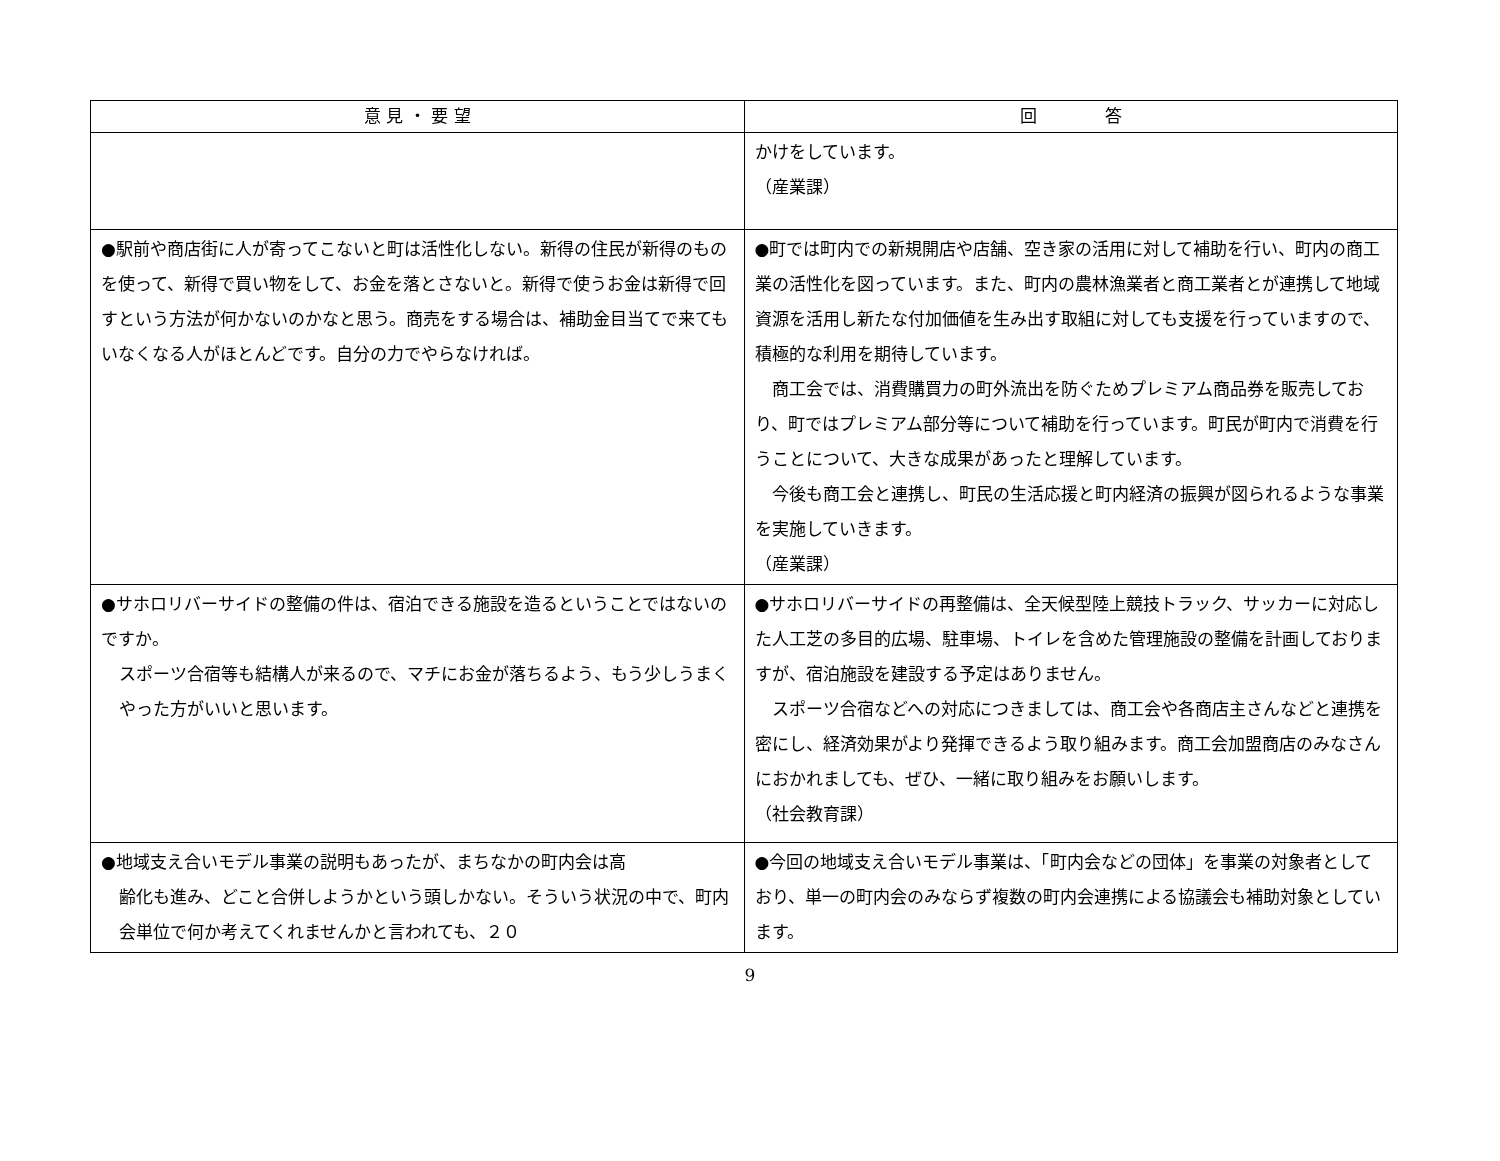| 意 見 ・ 要 望 | 回 答 |
| --- | --- |
| | かけをしています。 （産業課） |
| ●駅前や商店街に人が寄ってこないと町は活性化しない。新得の住民が新得のものを使って、新得で買い物をして、お金を落とさないと。新得で使うお金は新得で回すという方法が何かないのかなと思う。商売をする場合は、補助金目当てで来てもいなくなる人がほとんどです。自分の力でやらなければ。 | ●町では町内での新規開店や店舗、空き家の活用に対して補助を行い、町内の商工業の活性化を図っています。また、町内の農林漁業者と商工業者とが連携して地域資源を活用し新たな付加価値を生み出す取組に対しても支援を行っていますので、積極的な利用を期待しています。 商工会では、消費購買力の町外流出を防ぐためプレミアム商品券を販売しており、町ではプレミアム部分等について補助を行っています。町民が町内で消費を行うことについて、大きな成果があったと理解しています。 今後も商工会と連携し、町民の生活応援と町内経済の振興が図られるような事業を実施していきます。 （産業課） |
| ●サホロリバーサイドの整備の件は、宿泊できる施設を造るということではないのですか。 スポーツ合宿等も結構人が来るので、マチにお金が落ちるよう、もう少しうまくやった方がいいと思います。 | ●サホロリバーサイドの再整備は、全天候型陸上競技トラック、サッカーに対応した人工芝の多目的広場、駐車場、トイレを含めた管理施設の整備を計画しておりますが、宿泊施設を建設する予定はありません。 スポーツ合宿などへの対応につきましては、商工会や各商店主さんなどと連携を密にし、経済効果がより発揮できるよう取り組みます。商工会加盟商店のみなさんにおかれましても、ぜひ、一緒に取り組みをお願いします。 （社会教育課） |
| ●地域支え合いモデル事業の説明もあったが、まちなかの町内会は高 齢化も進み、どこと合併しようかという頭しかない。そういう状況の中で、町内会単位で何か考えてくれませんかと言われても、２０ | ●今回の地域支え合いモデル事業は、「町内会などの団体」を事業の対象者としており、単一の町内会のみならず複数の町内会連携による協議会も補助対象としています。 |
9